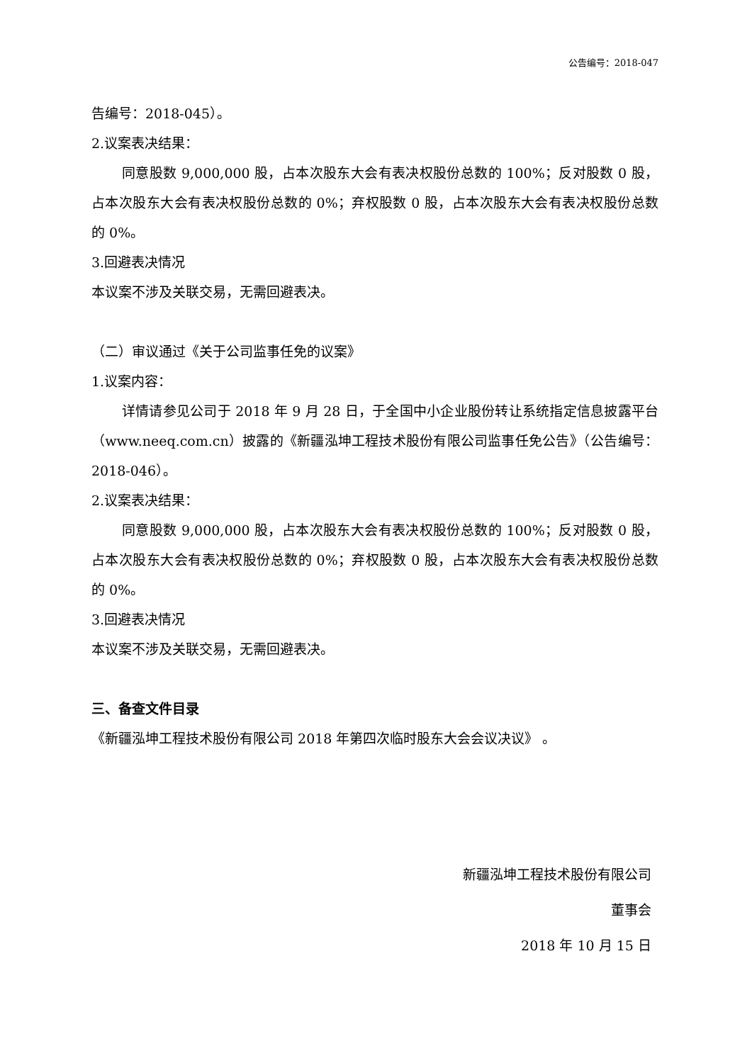公告编号：2018-047
告编号：2018-045）。
2.议案表决结果：
同意股数 9,000,000 股，占本次股东大会有表决权股份总数的 100%；反对股数 0 股，占本次股东大会有表决权股份总数的 0%；弃权股数 0 股，占本次股东大会有表决权股份总数的 0%。
3.回避表决情况
本议案不涉及关联交易，无需回避表决。
（二）审议通过《关于公司监事任免的议案》
1.议案内容：
详情请参见公司于 2018 年 9 月 28 日，于全国中小企业股份转让系统指定信息披露平台（www.neeq.com.cn）披露的《新疆泓坤工程技术股份有限公司监事任免公告》（公告编号：2018-046）。
2.议案表决结果：
同意股数 9,000,000 股，占本次股东大会有表决权股份总数的 100%；反对股数 0 股，占本次股东大会有表决权股份总数的 0%；弃权股数 0 股，占本次股东大会有表决权股份总数的 0%。
3.回避表决情况
本议案不涉及关联交易，无需回避表决。
三、备查文件目录
《新疆泓坤工程技术股份有限公司 2018 年第四次临时股东大会会议决议》 。
新疆泓坤工程技术股份有限公司
董事会
2018 年 10 月 15 日